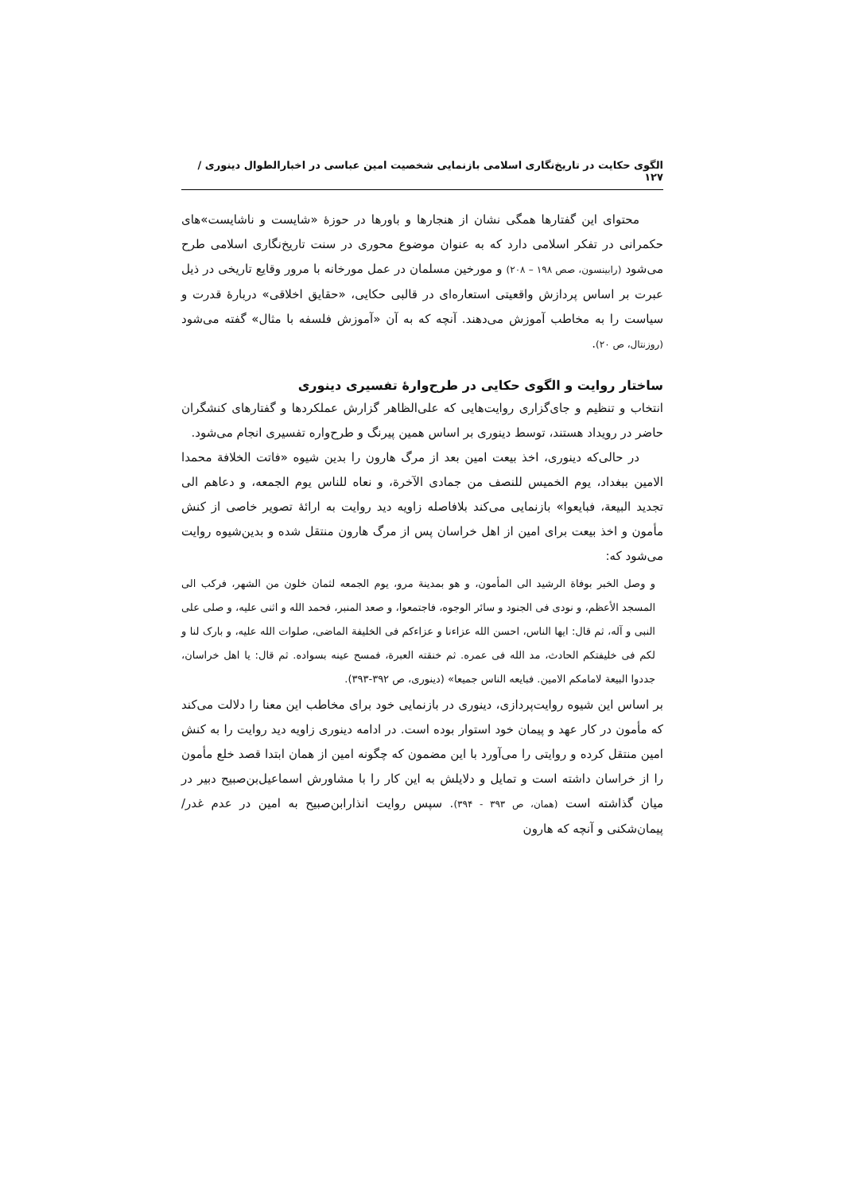الگوی حکایت در تاریخ‌نگاری اسلامی بازنمایی شخصیت امین عباسی در اخبارالطوال دینوری /۱۲۷
محتوای این گفتارها همگی نشان از هنجارها و باورها در حوزهٔ «شایست و ناشایست»های حکمرانی در تفکر اسلامی دارد که به عنوان موضوع محوری در سنت تاریخ‌نگاری اسلامی طرح می‌شود (رابینسون، صص ۱۹۸ – ۲۰۸) و مورخین مسلمان در عمل مورخانه با مرور وقایع تاریخی در ذیل عبرت بر اساس پردازش واقعیتی استعاره‌ای در قالبی حکایی، «حقایق اخلاقی» دربارهٔ قدرت و سیاست را به مخاطب آموزش می‌دهند. آنچه که به آن «آموزش فلسفه با مثال» گفته می‌شود (روزنتال، ص ۲۰).
ساختار روایت و الگوی حکایی در طرح‌وارهٔ تفسیری دینوری
انتخاب و تنظیم و جای‌گزاری روایت‌هایی که علی‌الظاهر گزارش عملکردها و گفتارهای کنشگران حاضر در رویداد هستند، توسط دینوری بر اساس همین پیرنگ و طرح‌واره تفسیری انجام می‌شود.
در حالی‌که دینوری، اخذ بیعت امین بعد از مرگ هارون را بدین شیوه «فاتت الخلافة محمدا الامین ببغداد، یوم الخمیس للنصف من جمادی الآخرة، و نعاه للناس یوم الجمعه، و دعاهم الی تجدید البیعة، فبایعوا» بازنمایی می‌کند بلافاصله زاویه دید روایت به ارائهٔ تصویر خاصی از کنش مأمون و اخذ بیعت برای امین از اهل خراسان پس از مرگ هارون منتقل شده و بدین‌شیوه روایت می‌شود که:
و وصل الخبر بوفاة الرشید الی المأمون، و هو بمدینة مرو، یوم الجمعه لثمان خلون من الشهر، فرکب الی المسجد الأعظم، و نودی فی الجنود و سائر الوجوه، فاجتمعوا، و صعد المنبر، فحمد الله و اثنی علیه، و صلی علی النبی و آله، ثم قال: ایها الناس، احسن الله عزاءنا و عزاءکم فی الخلیفة الماضی، صلوات الله علیه، و بارک لنا و لکم فی خلیفتکم الحادث، مد الله فی عمره. ثم خنقته العبرة، فمسح عینه بسواده. ثم قال: یا اهل خراسان، جددوا البیعة لامامکم الامین. فبایعه الناس جمیعا» (دینوری، ص ۳۹۲-۳۹۳).
بر اساس این شیوه روایت‌پردازی، دینوری در بازنمایی خود برای مخاطب این معنا را دلالت می‌کند که مأمون در کار عهد و پیمان خود استوار بوده است. در ادامه دینوری زاویه دید روایت را به کنش امین منتقل کرده و روایتی را می‌آورد با این مضمون که چگونه امین از همان ابتدا قصد خلع مأمون را از خراسان داشته است و تمایل و دلایلش به این کار را با مشاورش اسماعیل‌بن‌صبیح دبیر در میان گذاشته است (همان، ص ۳۹۳ - ۳۹۴). سپس روایت انذارابن‌صبیح به امین در عدم غدر/ پیمان‌شکنی و آنچه که هارون